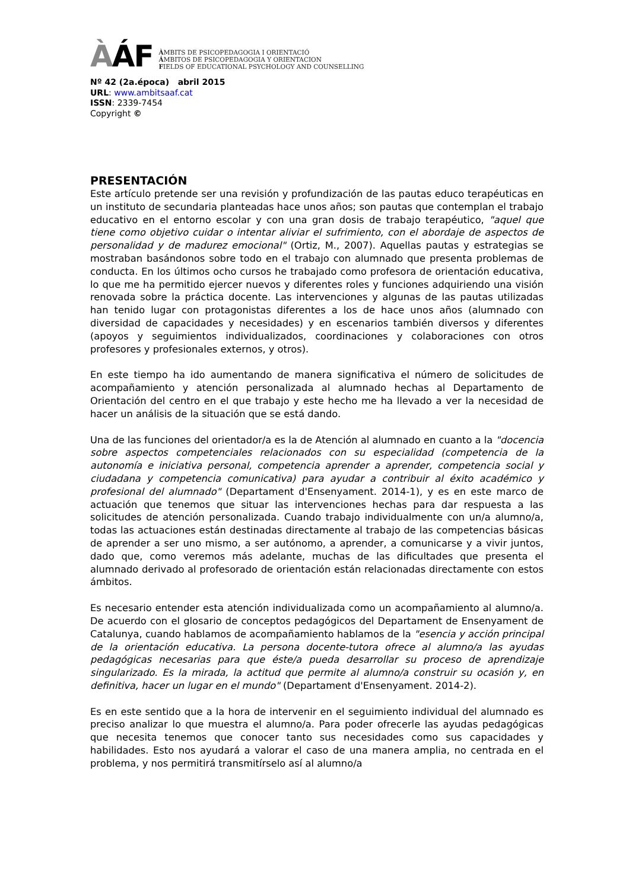ÀÁF
ÀMBITS DE PSICOPEDAGOGIA I ORIENTACIÓ
ÁMBITOS DE PSICOPEDAGOGIA Y ORIENTACION
FIELDS OF EDUCATIONAL PSYCHOLOGY AND COUNSELLING
Nº 42 (2a.época) abril 2015
URL: www.ambitsaaf.cat
ISSN: 2339-7454
Copyright ©
PRESENTACIÓN
Este artículo pretende ser una revisión y profundización de las pautas educo terapéuticas en un instituto de secundaria planteadas hace unos años; son pautas que contemplan el trabajo educativo en el entorno escolar y con una gran dosis de trabajo terapéutico, "aquel que tiene como objetivo cuidar o intentar aliviar el sufrimiento, con el abordaje de aspectos de personalidad y de madurez emocional" (Ortiz, M., 2007). Aquellas pautas y estrategias se mostraban basándonos sobre todo en el trabajo con alumnado que presenta problemas de conducta. En los últimos ocho cursos he trabajado como profesora de orientación educativa, lo que me ha permitido ejercer nuevos y diferentes roles y funciones adquiriendo una visión renovada sobre la práctica docente. Las intervenciones y algunas de las pautas utilizadas han tenido lugar con protagonistas diferentes a los de hace unos años (alumnado con diversidad de capacidades y necesidades) y en escenarios también diversos y diferentes (apoyos y seguimientos individualizados, coordinaciones y colaboraciones con otros profesores y profesionales externos, y otros).
En este tiempo ha ido aumentando de manera significativa el número de solicitudes de acompañamiento y atención personalizada al alumnado hechas al Departamento de Orientación del centro en el que trabajo y este hecho me ha llevado a ver la necesidad de hacer un análisis de la situación que se está dando.
Una de las funciones del orientador/a es la de Atención al alumnado en cuanto a la "docencia sobre aspectos competenciales relacionados con su especialidad (competencia de la autonomía e iniciativa personal, competencia aprender a aprender, competencia social y ciudadana y competencia comunicativa) para ayudar a contribuir al éxito académico y profesional del alumnado" (Departament d'Ensenyament. 2014-1), y es en este marco de actuación que tenemos que situar las intervenciones hechas para dar respuesta a las solicitudes de atención personalizada. Cuando trabajo individualmente con un/a alumno/a, todas las actuaciones están destinadas directamente al trabajo de las competencias básicas de aprender a ser uno mismo, a ser autónomo, a aprender, a comunicarse y a vivir juntos, dado que, como veremos más adelante, muchas de las dificultades que presenta el alumnado derivado al profesorado de orientación están relacionadas directamente con estos ámbitos.
Es necesario entender esta atención individualizada como un acompañamiento al alumno/a. De acuerdo con el glosario de conceptos pedagógicos del Departament de Ensenyament de Catalunya, cuando hablamos de acompañamiento hablamos de la "esencia y acción principal de la orientación educativa. La persona docente-tutora ofrece al alumno/a las ayudas pedagógicas necesarias para que éste/a pueda desarrollar su proceso de aprendizaje singularizado. Es la mirada, la actitud que permite al alumno/a construir su ocasión y, en definitiva, hacer un lugar en el mundo" (Departament d'Ensenyament. 2014-2).
Es en este sentido que a la hora de intervenir en el seguimiento individual del alumnado es preciso analizar lo que muestra el alumno/a. Para poder ofrecerle las ayudas pedagógicas que necesita tenemos que conocer tanto sus necesidades como sus capacidades y habilidades. Esto nos ayudará a valorar el caso de una manera amplia, no centrada en el problema, y nos permitirá transmitírselo así al alumno/a